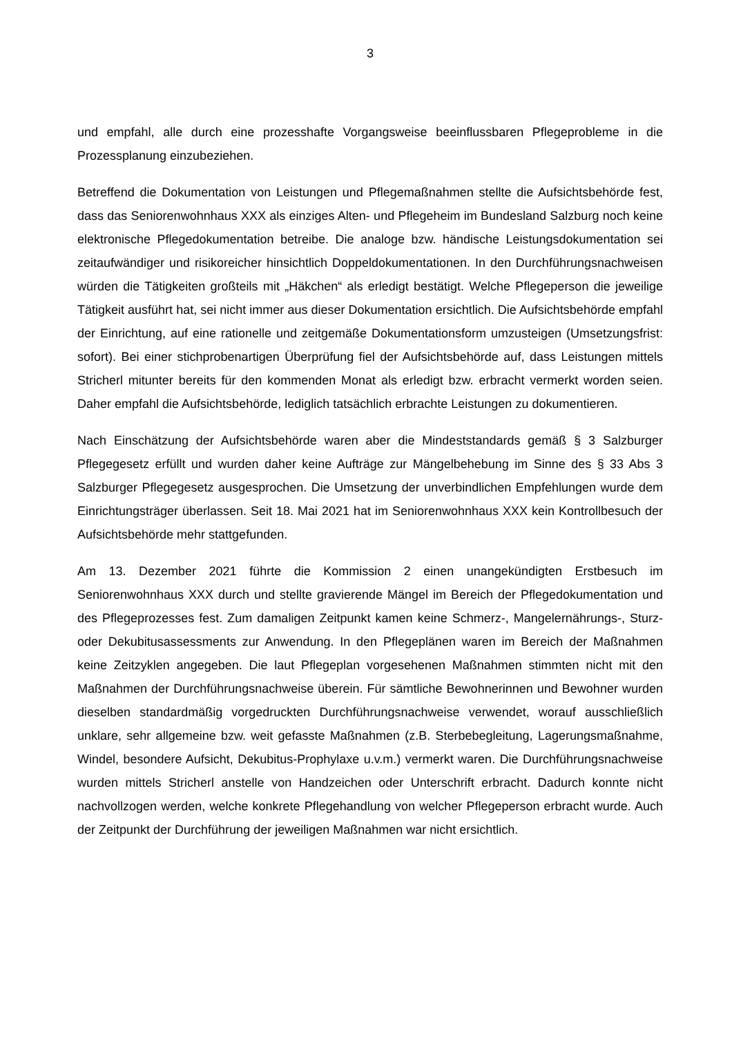3
und empfahl, alle durch eine prozesshafte Vorgangsweise beeinflussbaren Pflegeprobleme in die Prozessplanung einzubeziehen.
Betreffend die Dokumentation von Leistungen und Pflegemaßnahmen stellte die Aufsichtsbehörde fest, dass das Seniorenwohnhaus XXX als einziges Alten- und Pflegeheim im Bundesland Salzburg noch keine elektronische Pflegedokumentation betreibe. Die analoge bzw. händische Leistungsdokumentation sei zeitaufwändiger und risikoreicher hinsichtlich Doppeldokumentationen. In den Durchführungsnachweisen würden die Tätigkeiten großteils mit „Häkchen“ als erledigt bestätigt. Welche Pflegeperson die jeweilige Tätigkeit ausführt hat, sei nicht immer aus dieser Dokumentation ersichtlich. Die Aufsichtsbehörde empfahl der Einrichtung, auf eine rationelle und zeitgemäße Dokumentationsform umzusteigen (Umsetzungsfrist: sofort). Bei einer stichprobenartigen Überprüfung fiel der Aufsichtsbehörde auf, dass Leistungen mittels Stricherl mitunter bereits für den kommenden Monat als erledigt bzw. erbracht vermerkt worden seien. Daher empfahl die Aufsichtsbehörde, lediglich tatsächlich erbrachte Leistungen zu dokumentieren.
Nach Einschätzung der Aufsichtsbehörde waren aber die Mindeststandards gemäß § 3 Salzburger Pflegegesetz erfüllt und wurden daher keine Aufträge zur Mängelbehebung im Sinne des § 33 Abs 3 Salzburger Pflegegesetz ausgesprochen. Die Umsetzung der unverbindlichen Empfehlungen wurde dem Einrichtungsträger überlassen. Seit 18. Mai 2021 hat im Seniorenwohnhaus XXX kein Kontrollbesuch der Aufsichtsbehörde mehr stattgefunden.
Am 13. Dezember 2021 führte die Kommission 2 einen unangekündigten Erstbesuch im Seniorenwohnhaus XXX durch und stellte gravierende Mängel im Bereich der Pflegedokumentation und des Pflegeprozesses fest. Zum damaligen Zeitpunkt kamen keine Schmerz-, Mangelernährungs-, Sturz- oder Dekubitusassessments zur Anwendung. In den Pflegeplänen waren im Bereich der Maßnahmen keine Zeitzyklen angegeben. Die laut Pflegeplan vorgesehenen Maßnahmen stimmten nicht mit den Maßnahmen der Durchführungsnachweise überein. Für sämtliche Bewohnerinnen und Bewohner wurden dieselben standardmäßig vorgedruckten Durchführungsnachweise verwendet, worauf ausschließlich unklare, sehr allgemeine bzw. weit gefasste Maßnahmen (z.B. Sterbebegleitung, Lagerungsmaßnahme, Windel, besondere Aufsicht, Dekubitus-Prophylaxe u.v.m.) vermerkt waren. Die Durchführungsnachweise wurden mittels Stricherl anstelle von Handzeichen oder Unterschrift erbracht. Dadurch konnte nicht nachvollzogen werden, welche konkrete Pflegehandlung von welcher Pflegeperson erbracht wurde. Auch der Zeitpunkt der Durchführung der jeweiligen Maßnahmen war nicht ersichtlich.